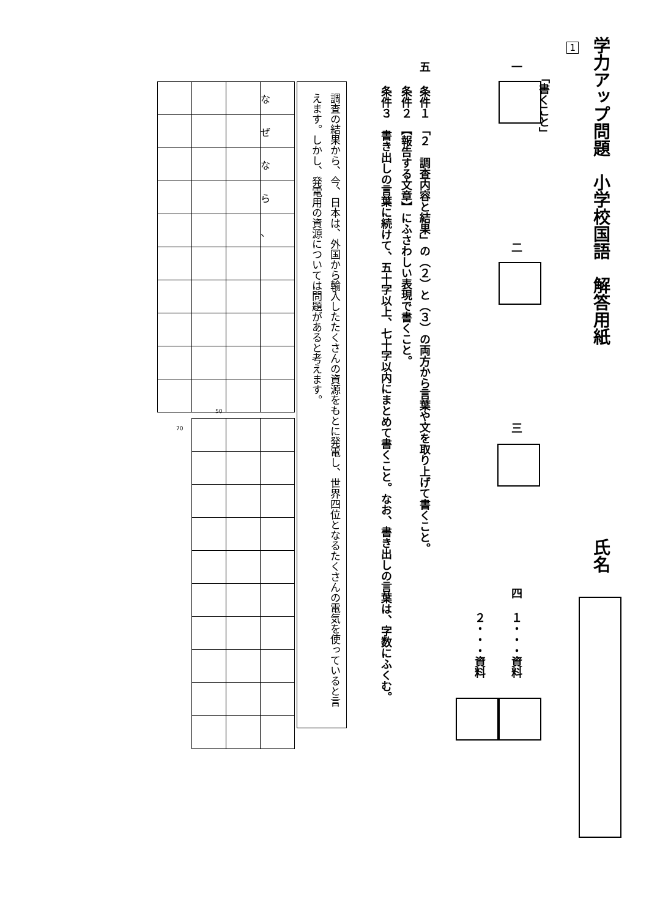学力アップ問題　小学校国語　解答用紙
氏名
1
「書くこと」
一
二
三
四
１・・・資料
２・・・資料
五
条件１　「２　調査内容と結果」の（２）と（３）の両方から言葉や文を取り上げて書くこと。
条件２　【報告する文章】にふさわしい表現で書くこと。
条件３　書き出しの言葉に続けて、五十字以上、七十字以内にまとめて書くこと。なお、書き出しの言葉は、字数にふくむ。
調査の結果から、今、日本は、外国から輸入したたくさんの資源をもとに発電し、世界四位となるたくさんの電気を使っていると言えます。しかし、発電用の資源については問題があると考えます。
| | | | な |
| | | | ぜ |
| | | | な |
| | | | ら |
| | | | 、 |
50
70